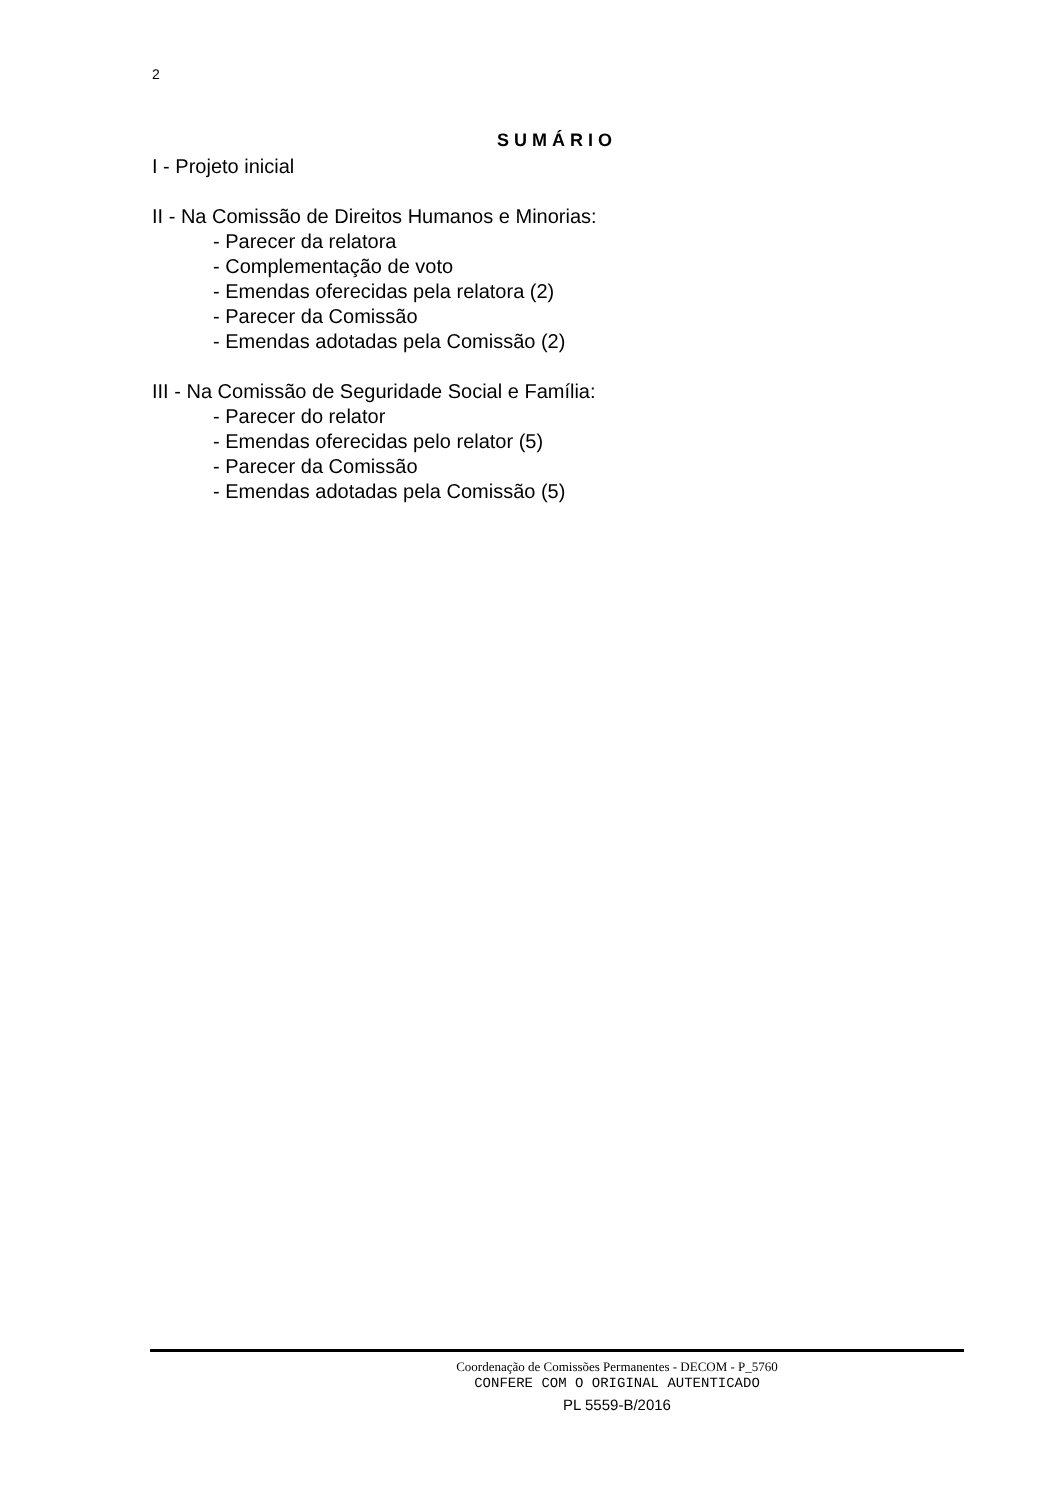2
SUMÁRIO
I - Projeto inicial
II - Na Comissão de Direitos Humanos e Minorias:
- Parecer da relatora
- Complementação de voto
- Emendas oferecidas pela relatora (2)
- Parecer da Comissão
- Emendas adotadas pela Comissão (2)
III - Na Comissão de Seguridade Social e Família:
- Parecer do relator
- Emendas oferecidas pelo relator (5)
- Parecer da Comissão
- Emendas adotadas pela Comissão (5)
Coordenação de Comissões Permanentes - DECOM - P_5760
CONFERE COM O ORIGINAL AUTENTICADO
PL 5559-B/2016